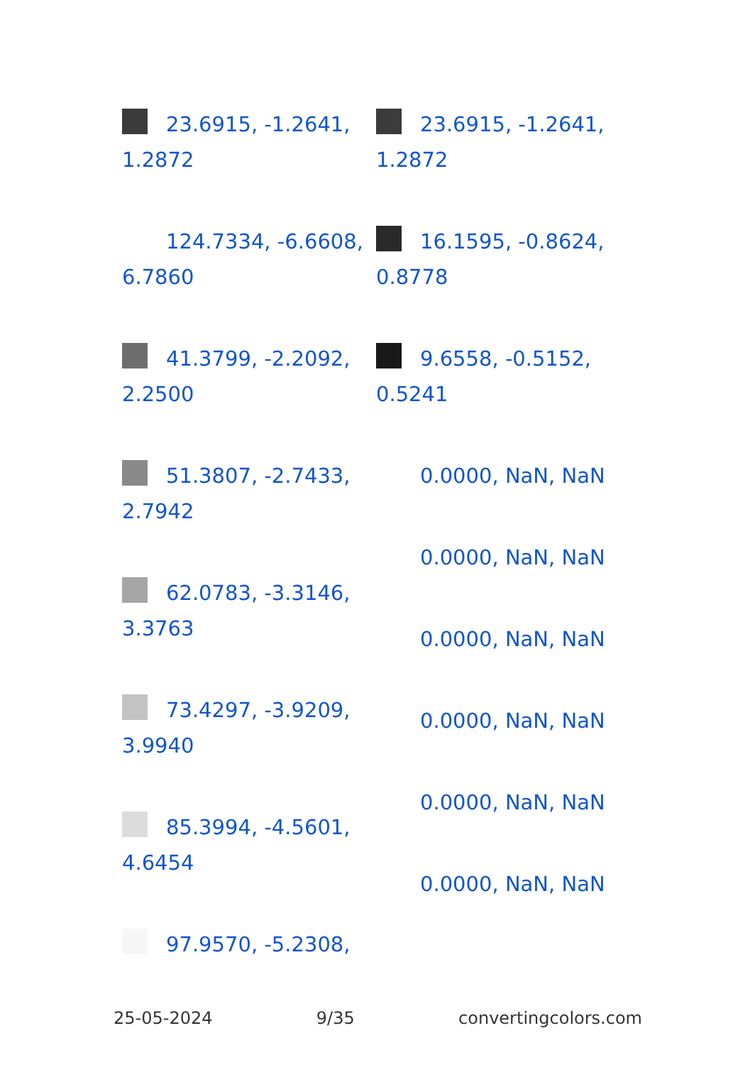23.6915, -1.2641, 1.2872
124.7334, -6.6608, 6.7860
41.3799, -2.2092, 2.2500
51.3807, -2.7433, 2.7942
62.0783, -3.3146, 3.3763
73.4297, -3.9209, 3.9940
85.3994, -4.5601, 4.6454
97.9570, -5.2308,
23.6915, -1.2641, 1.2872
16.1595, -0.8624, 0.8778
9.6558, -0.5152, 0.5241
0.0000, NaN, NaN
0.0000, NaN, NaN
0.0000, NaN, NaN
0.0000, NaN, NaN
0.0000, NaN, NaN
0.0000, NaN, NaN
25-05-2024 9/35 convertingcolors.com